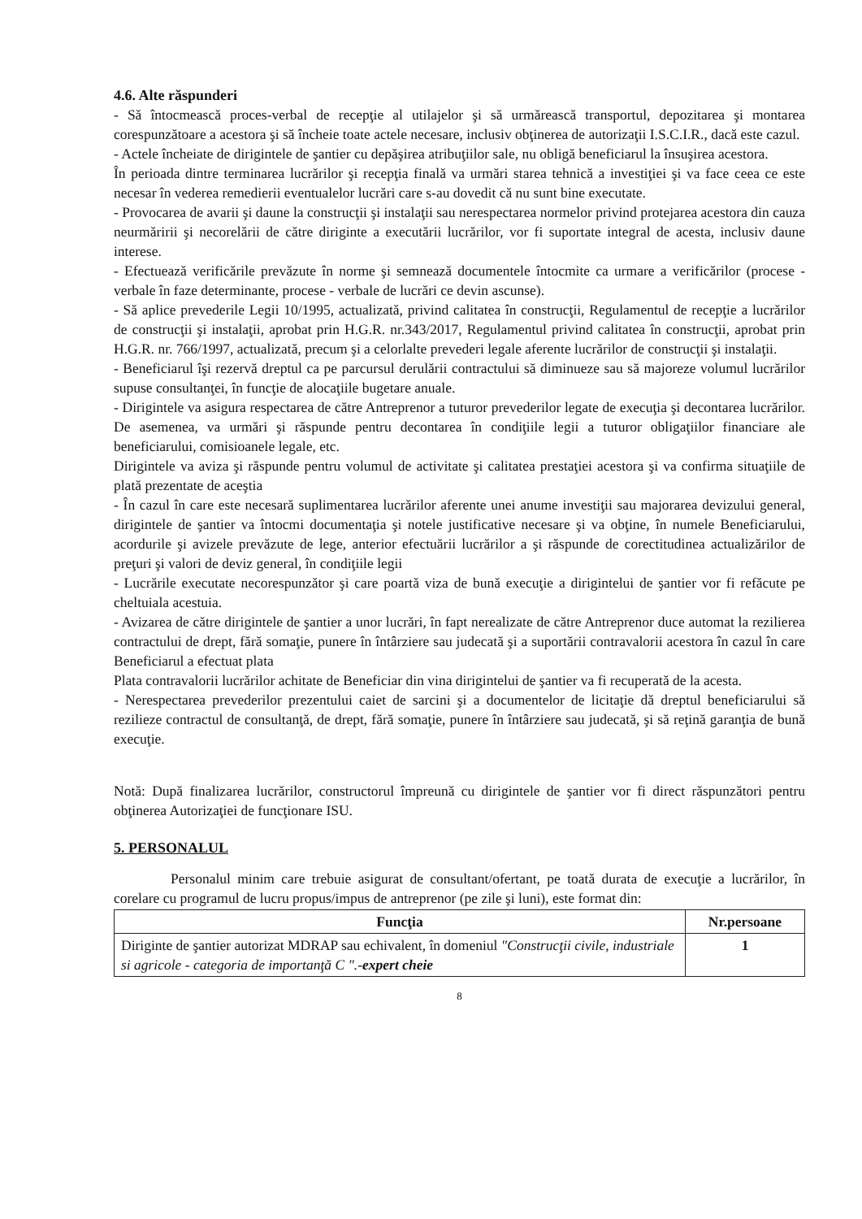4.6. Alte răspunderi
- Să întocmească proces-verbal de recepţie al utilajelor şi să urmărească transportul, depozitarea şi montarea corespunzătoare a acestora şi să încheie toate actele necesare, inclusiv obţinerea de autorizaţii I.S.C.I.R., dacă este cazul.
- Actele încheiate de dirigintele de şantier cu depăşirea atribuţiilor sale, nu obligă beneficiarul la însuşirea acestora.
În perioada dintre terminarea lucrărilor şi recepţia finală va urmări starea tehnică a investiţiei şi va face ceea ce este necesar în vederea remedierii eventualelor lucrări care s-au dovedit că nu sunt bine executate.
- Provocarea de avarii şi daune la construcţii şi instalaţii sau nerespectarea normelor privind protejarea acestora din cauza neurmăririi şi necorelării de către diriginte a executării lucrărilor, vor fi suportate integral de acesta, inclusiv daune interese.
- Efectuează verificările prevăzute în norme şi semnează documentele întocmite ca urmare a verificărilor (procese - verbale în faze determinante, procese - verbale de lucrări ce devin ascunse).
- Să aplice prevederile Legii 10/1995, actualizată, privind calitatea în construcţii, Regulamentul de recepţie a lucrărilor de construcţii şi instalaţii, aprobat prin H.G.R. nr.343/2017, Regulamentul privind calitatea în construcţii, aprobat prin H.G.R. nr. 766/1997, actualizată, precum şi a celorlalte prevederi legale aferente lucrărilor de construcţii şi instalaţii.
- Beneficiarul îşi rezervă dreptul ca pe parcursul derulării contractului să diminueze sau să majoreze volumul lucrărilor supuse consultanţei, în funcţie de alocaţiile bugetare anuale.
- Dirigintele va asigura respectarea de către Antreprenor a tuturor prevederilor legate de execuţia şi decontarea lucrărilor. De asemenea, va urmări şi răspunde pentru decontarea în condiţiile legii a tuturor obligaţiilor financiare ale beneficiarului, comisioanele legale, etc.
Dirigintele va aviza şi răspunde pentru volumul de activitate şi calitatea prestaţiei acestora şi va confirma situaţiile de plată prezentate de aceştia
- În cazul în care este necesară suplimentarea lucrărilor aferente unei anume investiţii sau majorarea devizului general, dirigintele de şantier va întocmi documentaţia şi notele justificative necesare şi va obţine, în numele Beneficiarului, acordurile şi avizele prevăzute de lege, anterior efectuării lucrărilor a şi răspunde de corectitudinea actualizărilor de preţuri şi valori de deviz general, în condiţiile legii
- Lucrările executate necorespunzător şi care poartă viza de bună execuţie a dirigintelui de şantier vor fi refăcute pe cheltuiala acestuia.
- Avizarea de către dirigintele de şantier a unor lucrări, în fapt nerealizate de către Antreprenor duce automat la rezilierea contractului de drept, fără somaţie, punere în întârziere sau judecată şi a suportării contravalorii acestora în cazul în care Beneficiarul a efectuat plata
Plata contravalorii lucrărilor achitate de Beneficiar din vina dirigintelui de şantier va fi recuperată de la acesta.
- Nerespectarea prevederilor prezentului caiet de sarcini şi a documentelor de licitaţie dă dreptul beneficiarului să rezilieze contractul de consultanţă, de drept, fără somaţie, punere în întârziere sau judecată, şi să reţină garanţia de bună execuţie.
Notă: După finalizarea lucrărilor, constructorul împreună cu dirigintele de şantier vor fi direct răspunzători pentru obţinerea Autorizaţiei de funcţionare ISU.
5. PERSONALUL
Personalul minim care trebuie asigurat de consultant/ofertant, pe toată durata de execuţie a lucrărilor, în corelare cu programul de lucru propus/impus de antreprenor (pe zile şi luni), este format din:
| Funcţia | Nr.persoane |
| --- | --- |
| Diriginte de şantier autorizat MDRAP sau echivalent, în domeniul "Construcţii civile, industriale si agricole - categoria de importanţă C ". - expert cheie | 1 |
8